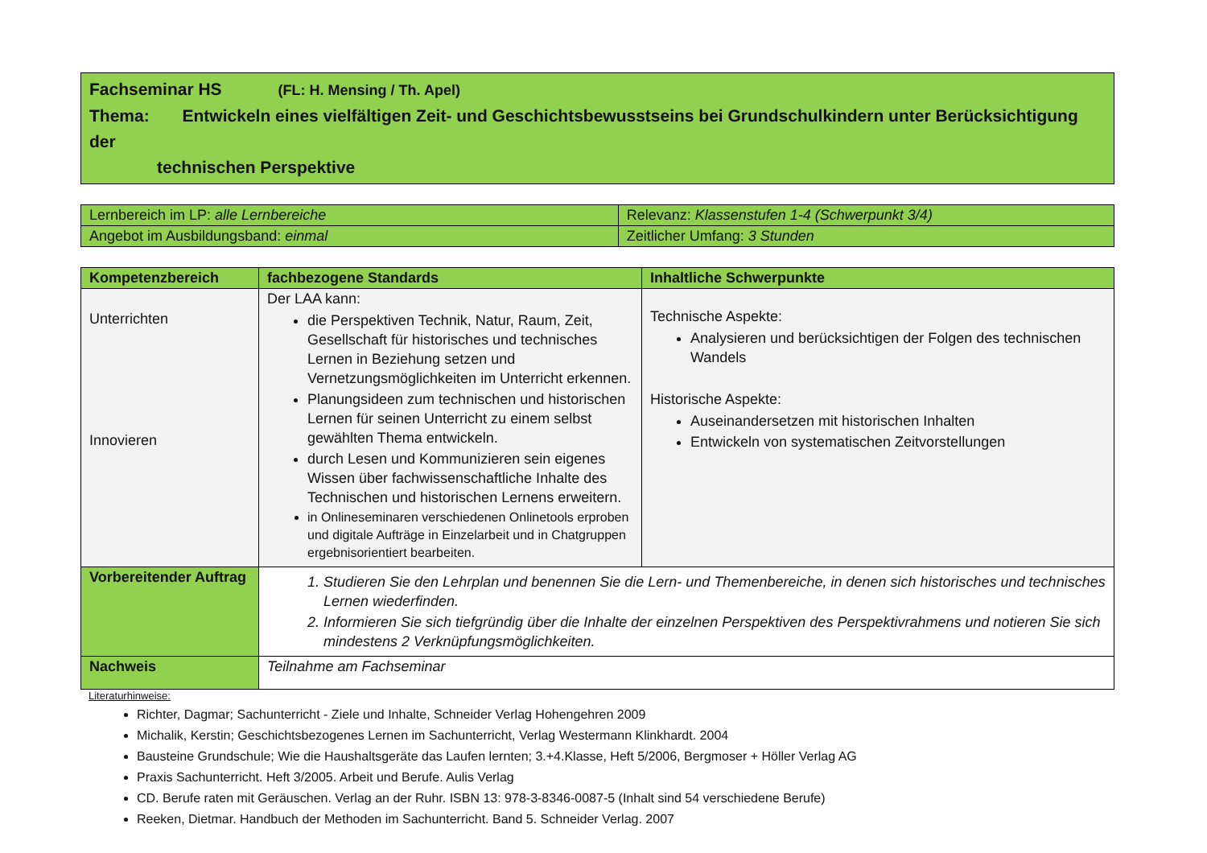Fachseminar HS (FL: H. Mensing / Th. Apel)
Thema: Entwickeln eines vielfältigen Zeit- und Geschichtsbewusstseins bei Grundschulkindern unter Berücksichtigung der
technischen Perspektive
| Lernbereich im LP: alle Lernbereiche | Relevanz: Klassenstufen 1-4 (Schwerpunkt 3/4) |
| Angebot im Ausbildungsband: einmal | Zeitlicher Umfang: 3 Stunden |
| Kompetenzbereich | fachbezogene Standards | Inhaltliche Schwerpunkte |
| --- | --- | --- |
| Unterrichten Innovieren | Der LAA kann: die Perspektiven Technik, Natur, Raum, Zeit, Gesellschaft für historisches und technisches Lernen in Beziehung setzen und Vernetzungsmöglichkeiten im Unterricht erkennen. Planungsideen zum technischen und historischen Lernen für seinen Unterricht zu einem selbst gewählten Thema entwickeln. durch Lesen und Kommunizieren sein eigenes Wissen über fachwissenschaftliche Inhalte des Technischen und historischen Lernens erweitern. in Onlineseminaren verschiedenen Onlinetools erproben und digitale Aufträge in Einzelarbeit und in Chatgruppen ergebnisorientiert bearbeiten. | Technische Aspekte: Analysieren und berücksichtigen der Folgen des technischen Wandels Historische Aspekte: Auseinandersetzen mit historischen Inhalten Entwickeln von systematischen Zeitvorstellungen |
| Vorbereitender Auftrag | 1. Studieren Sie den Lehrplan und benennen Sie die Lern- und Themenbereiche, in denen sich historisches und technisches Lernen wiederfinden. 2. Informieren Sie sich tiefgründig über die Inhalte der einzelnen Perspektiven des Perspektivrahmens und notieren Sie sich mindestens 2 Verknüpfungsmöglichkeiten. | |
| Nachweis | Teilnahme am Fachseminar | |
Literaturhinweise:
Richter, Dagmar; Sachunterricht - Ziele und Inhalte, Schneider Verlag Hohengehren 2009
Michalik, Kerstin; Geschichtsbezogenes Lernen im Sachunterricht, Verlag Westermann Klinkhardt. 2004
Bausteine Grundschule; Wie die Haushaltsgeräte das Laufen lernten; 3.+4.Klasse, Heft 5/2006, Bergmoser + Höller Verlag AG
Praxis Sachunterricht. Heft 3/2005. Arbeit und Berufe. Aulis Verlag
CD. Berufe raten mit Geräuschen. Verlag an der Ruhr. ISBN 13: 978-3-8346-0087-5 (Inhalt sind 54 verschiedene Berufe)
Reeken, Dietmar. Handbuch der Methoden im Sachunterricht. Band 5. Schneider Verlag. 2007